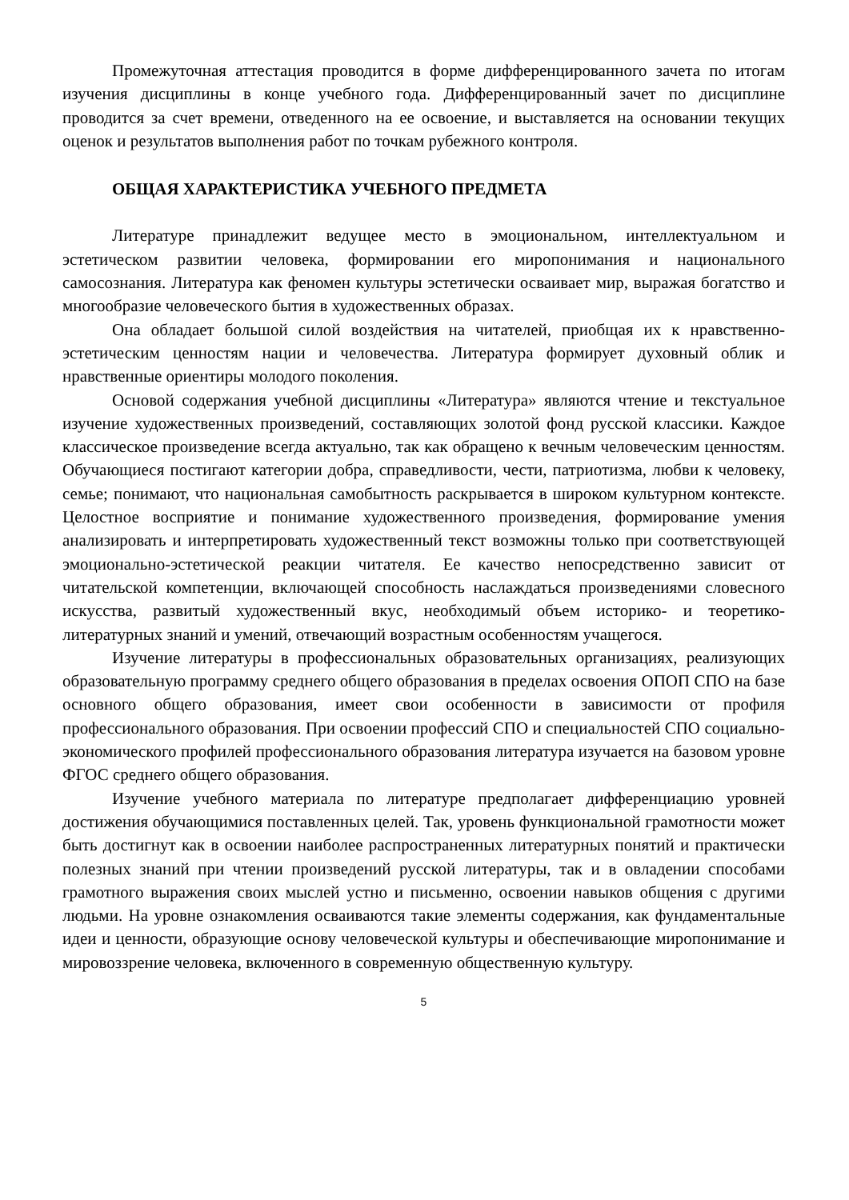Промежуточная аттестация проводится в форме дифференцированного зачета по итогам изучения дисциплины в конце учебного года. Дифференцированный зачет по дисциплине проводится за счет времени, отведенного на ее освоение, и выставляется на основании текущих оценок и результатов выполнения работ по точкам рубежного контроля.
ОБЩАЯ ХАРАКТЕРИСТИКА УЧЕБНОГО ПРЕДМЕТА
Литературе принадлежит ведущее место в эмоциональном, интеллектуальном и эстетическом развитии человека, формировании его миропонимания и национального самосознания. Литература как феномен культуры эстетически осваивает мир, выражая богатство и многообразие человеческого бытия в художественных образах.
Она обладает большой силой воздействия на читателей, приобщая их к нравственно-эстетическим ценностям нации и человечества. Литература формирует духовный облик и нравственные ориентиры молодого поколения.
Основой содержания учебной дисциплины «Литература» являются чтение и текстуальное изучение художественных произведений, составляющих золотой фонд русской классики. Каждое классическое произведение всегда актуально, так как обращено к вечным человеческим ценностям. Обучающиеся постигают категории добра, справедливости, чести, патриотизма, любви к человеку, семье; понимают, что национальная самобытность раскрывается в широком культурном контексте. Целостное восприятие и понимание художественного произведения, формирование умения анализировать и интерпретировать художественный текст возможны только при соответствующей эмоционально-эстетической реакции читателя. Ее качество непосредственно зависит от читательской компетенции, включающей способность наслаждаться произведениями словесного искусства, развитый художественный вкус, необходимый объем историко- и теоретико-литературных знаний и умений, отвечающий возрастным особенностям учащегося.
Изучение литературы в профессиональных образовательных организациях, реализующих образовательную программу среднего общего образования в пределах освоения ОПОП СПО на базе основного общего образования, имеет свои особенности в зависимости от профиля профессионального образования. При освоении профессий СПО и специальностей СПО социально-экономического профилей профессионального образования литература изучается на базовом уровне ФГОС среднего общего образования.
Изучение учебного материала по литературе предполагает дифференциацию уровней достижения обучающимися поставленных целей. Так, уровень функциональной грамотности может быть достигнут как в освоении наиболее распространенных литературных понятий и практически полезных знаний при чтении произведений русской литературы, так и в овладении способами грамотного выражения своих мыслей устно и письменно, освоении навыков общения с другими людьми. На уровне ознакомления осваиваются такие элементы содержания, как фундаментальные идеи и ценности, образующие основу человеческой культуры и обеспечивающие миропонимание и мировоззрение человека, включенного в современную общественную культуру.
5